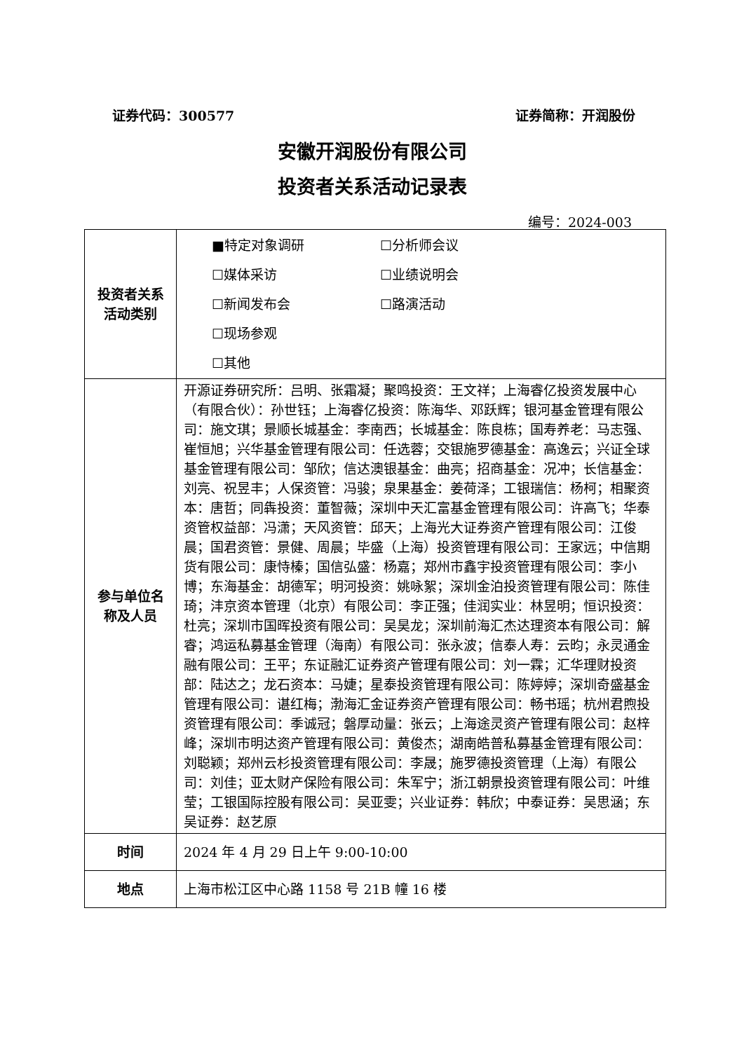证券代码：300577 证券简称：开润股份
安徽开润股份有限公司
投资者关系活动记录表
编号：2024-003
| 投资者关系 活动类别 | ■特定对象调研 ☐分析师会议 ☐媒体采访 ☐业绩说明会 ☐新闻发布会 ☐路演活动 ☐现场参观 ☐其他 |
| 参与单位名 称及人员 | 开源证券研究所：吕明、张霜凝；聚鸣投资：王文祥；上海睿亿投资发展中心（有限合伙）：孙世钰；上海睿亿投资：陈海华、邓跃辉；银河基金管理有限公司：施文琪；景顺长城基金：李南西；长城基金：陈良栋；国寿养老：马志强、崔恒旭；兴华基金管理有限公司：任选蓉；交银施罗德基金：高逸云；兴证全球基金管理有限公司：邹欣；信达澳银基金：曲亮；招商基金：况冲；长信基金：刘亮、祝昱丰；人保资管：冯骏；泉果基金：姜荷泽；工银瑞信：杨柯；相聚资本：唐哲；同犇投资：董智薇；深圳中天汇富基金管理有限公司：许高飞；华泰资管权益部：冯潇；天风资管：邱天；上海光大证券资产管理有限公司：江俊晨；国君资管：景健、周晨；毕盛（上海）投资管理有限公司：王家远；中信期货有限公司：康恃榛；国信弘盛：杨嘉；郑州市鑫宇投资管理有限公司：李小博；东海基金：胡德军；明河投资：姚咏絮；深圳金泊投资管理有限公司：陈佳琦；沣京资本管理（北京）有限公司：李正强；佳润实业：林昱明；恒识投资：杜亮；深圳市国晖投资有限公司：吴昊龙；深圳前海汇杰达理资本有限公司：解睿；鸿运私募基金管理（海南）有限公司：张永波；信泰人寿：云昀；永灵通金融有限公司：王平；东证融汇证券资产管理有限公司：刘一霖；汇华理财投资部：陆达之；龙石资本：马婕；星泰投资管理有限公司：陈婷婷；深圳奇盛基金管理有限公司：谌红梅；渤海汇金证券资产管理有限公司：畅书瑶；杭州君煦投资管理有限公司：季诚冠；磐厚动量：张云；上海途灵资产管理有限公司：赵梓峰；深圳市明达资产管理有限公司：黄俊杰；湖南皓普私募基金管理有限公司：刘聪颖；郑州云杉投资管理有限公司：李晟；施罗德投资管理（上海）有限公司：刘佳；亚太财产保险有限公司：朱军宁；浙江朝景投资管理有限公司：叶维莹；工银国际控股有限公司：吴亚雯；兴业证券：韩欣；中泰证券：吴思涵；东吴证券：赵艺原 |
| 时间 | 2024 年 4 月 29 日上午 9:00-10:00 |
| 地点 | 上海市松江区中心路 1158 号 21B 幢 16 楼 |